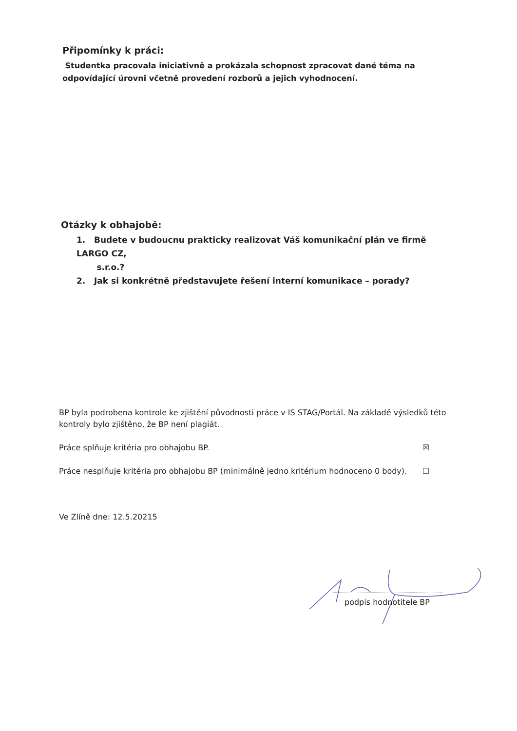Připomínky k práci:
Studentka pracovala iniciativně a prokázala schopnost zpracovat dané téma na odpovídající úrovni včetně provedení rozborů a jejich vyhodnocení.
Otázky k obhajobě:
1. Budete v budoucnu prakticky realizovat Váš komunikační plán ve firmě LARGO CZ,
s.r.o.?
2. Jak si konkrétně představujete řešení interní komunikace – porady?
BP byla podrobena kontrole ke zjištění původnosti práce v IS STAG/Portál. Na základě výsledků této kontroly bylo zjištěno, že BP není plagiát.
Práce splňuje kritéria pro obhajobu BP. ☒
Práce nesplňuje kritéria pro obhajobu BP (minimálně jedno kritérium hodnoceno 0 body). ☐
Ve Zlíně dne: 12.5.20215
podpis hodnotitele BP